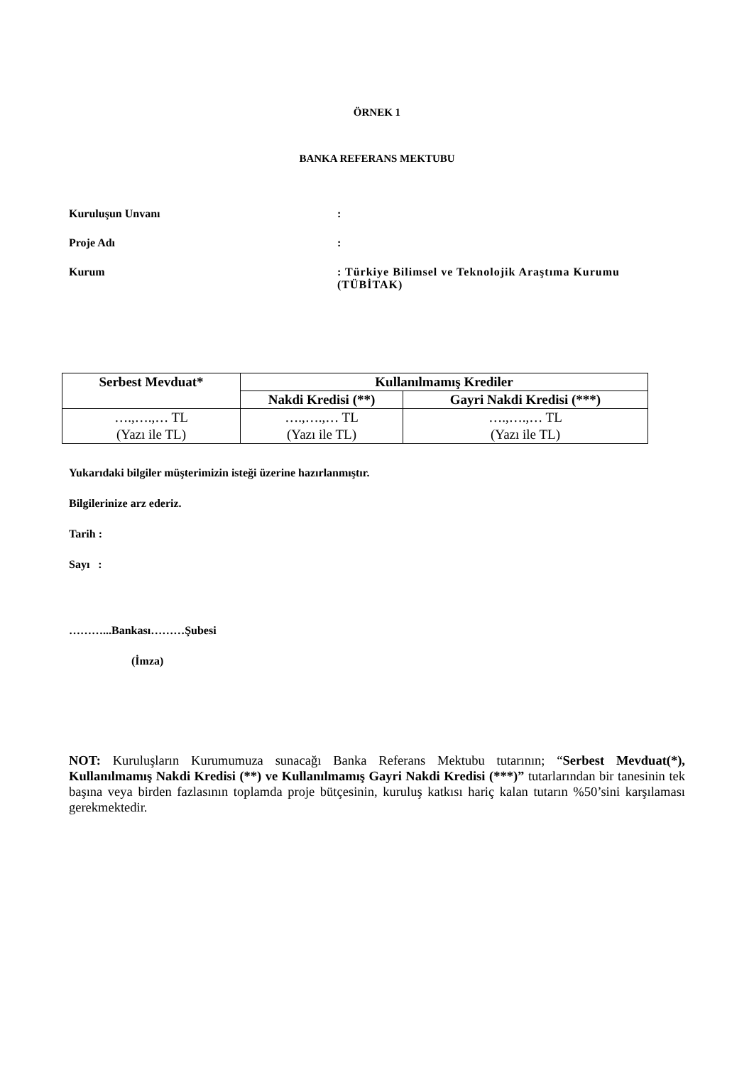ÖRNEK 1
BANKA REFERANS MEKTUBU
Kuruluşun Unvanı :
Proje Adı :
Kurum : Türkiye Bilimsel ve Teknolojik Araştıma Kurumu (TÜBİTAK)
| Serbest Mevduat* | Kullanılmamış Krediler | |
| --- | --- | --- |
| | Nakdi Kredisi (**) | Gayri Nakdi Kredisi (***) |
| ….,….,… TL (Yazı ile TL) | ….,….,… TL (Yazı ile TL) | ….,….,… TL (Yazı ile TL) |
Yukarıdaki bilgiler müşterimizin isteği üzerine hazırlanmıştır.
Bilgilerinize arz ederiz.
Tarih :
Sayı :
………...Bankası………Şubesi
(İmza)
NOT: Kuruluşların Kurumumuza sunacağı Banka Referans Mektubu tutarının; “Serbest Mevduat(*), Kullanılmamış Nakdi Kredisi (**) ve Kullanılmamış Gayri Nakdi Kredisi (***)” tutarlarından bir tanesinin tek başına veya birden fazlasının toplamda proje bütçesinin, kuruluş katkısı hariç kalan tutarın %50’sini karşılaması gerekmektedir.